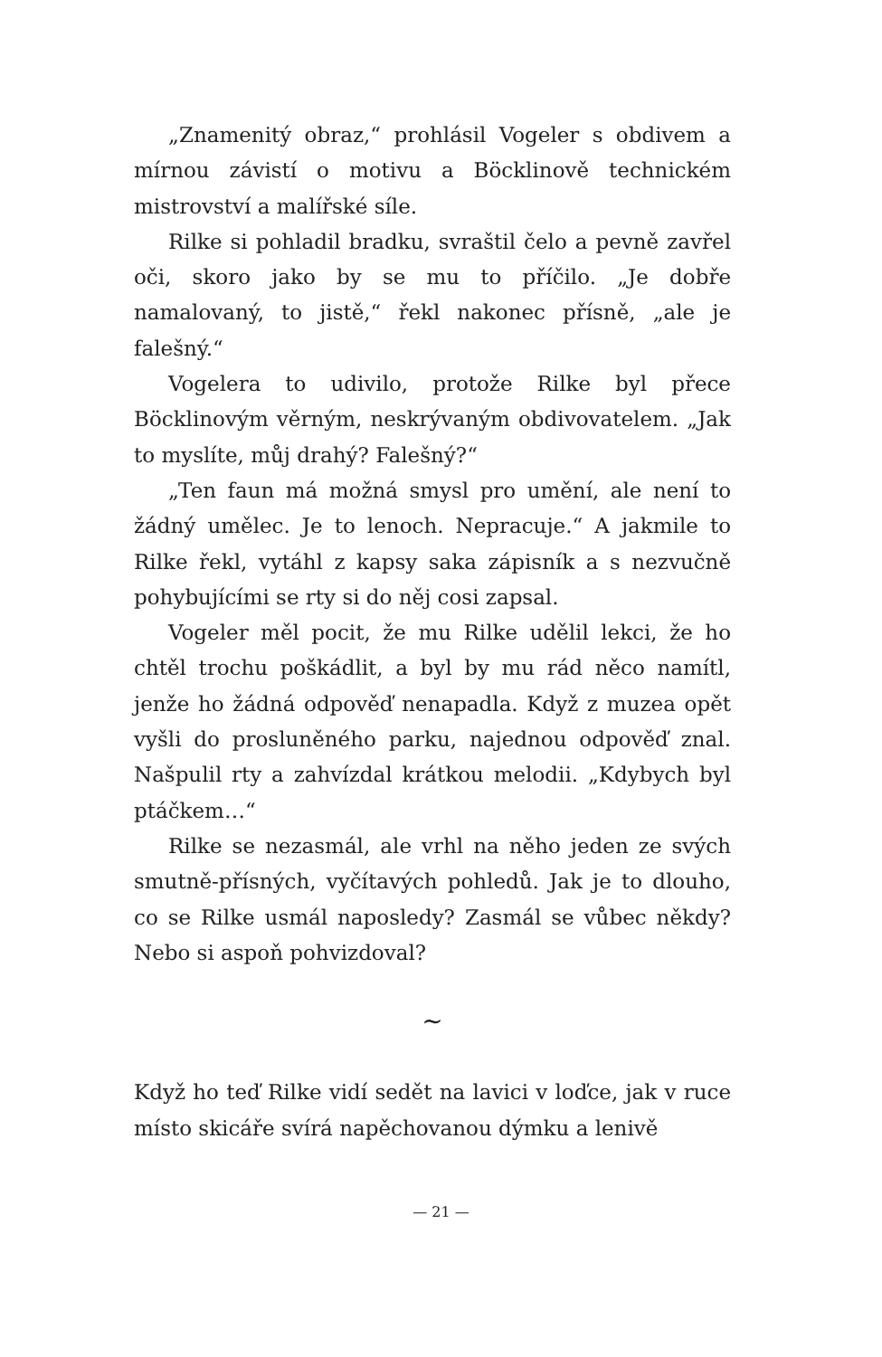„Znamenitý obraz,“ prohlásil Vogeler s obdivem a mírnou závistí o motivu a Böcklinově technickém mistrovství a malířské síle.
Rilke si pohladil bradku, svraštil čelo a pevně zavřel oči, skoro jako by se mu to příčilo. „Je dobře namalovaný, to jistě,“ řekl nakonec přísně, „ale je falešný.“
Vogelera to udivilo, protože Rilke byl přece Böcklinovým věrným, neskrývaným obdivovatelem. „Jak to myslíte, můj drahý? Falešný?“
„Ten faun má možná smysl pro umění, ale není to žádný umělec. Je to lenoch. Nepracuje.“ A jakmile to Rilke řekl, vytáhl z kapsy saka zápisník a s nezvučně pohybujícími se rty si do něj cosi zapsal.
Vogeler měl pocit, že mu Rilke udělil lekci, že ho chtěl trochu poškádlit, a byl by mu rád něco namítl, jenže ho žádná odpověď nenapadla. Když z muzea opět vyšli do prosluněného parku, najednou odpověď znal. Našpulil rty a zahvízdal krátkou melodii. „Kdybych byl ptáčkem…“
Rilke se nezasmál, ale vrhl na něho jeden ze svých smutně-přísných, vyčítavých pohledů. Jak je to dlouho, co se Rilke usmál naposledy? Zasmál se vůbec někdy? Nebo si aspoň pohvizdoval?
∼
Když ho teď Rilke vidí sedět na lavici v loďce, jak v ruce místo skicáře svírá napěchovanou dýmku a lenivě
— 21 —